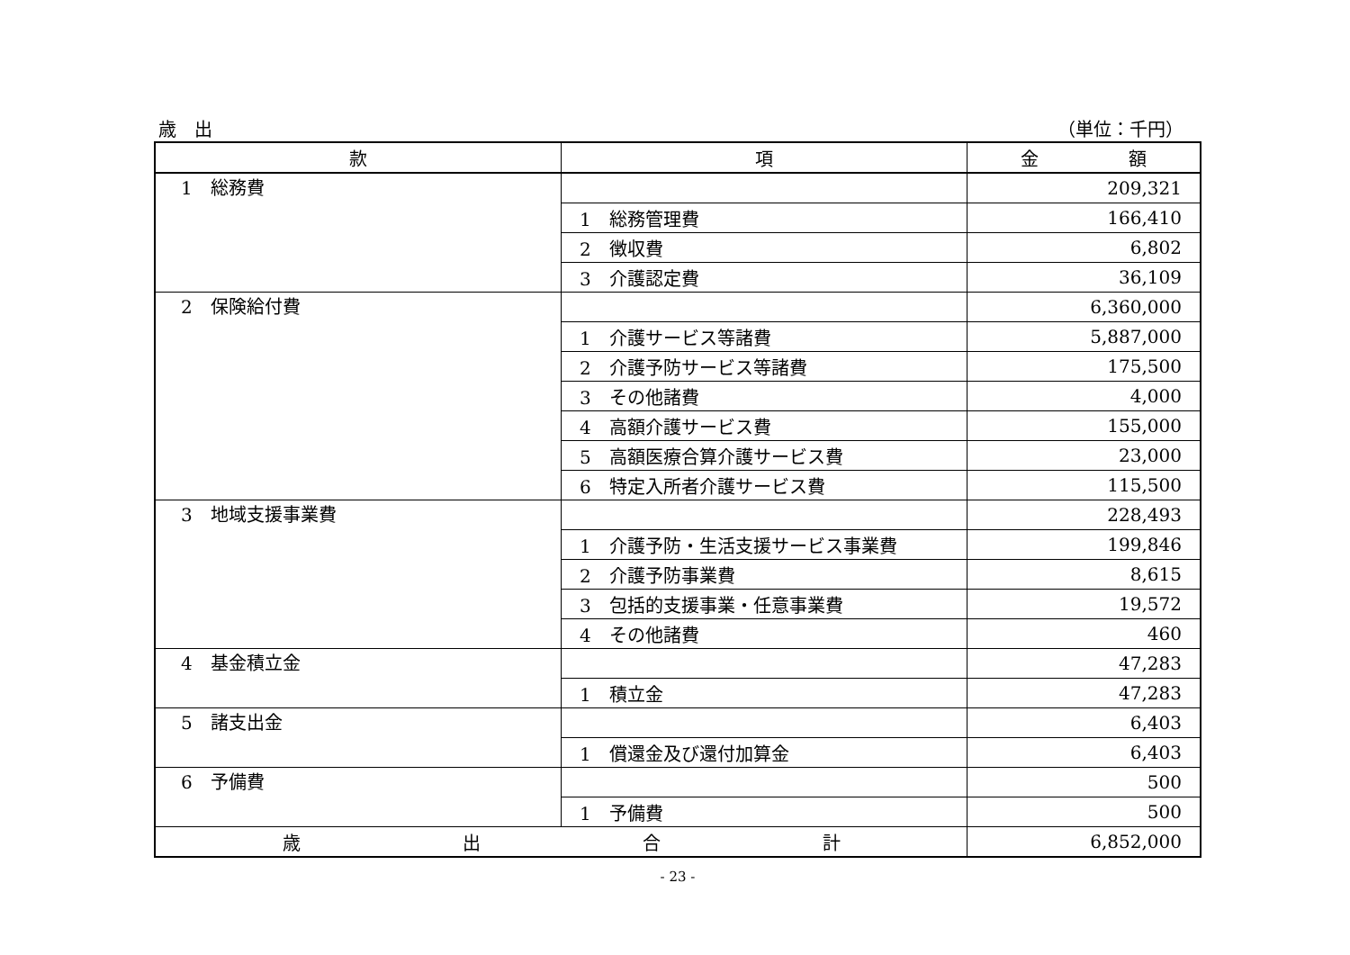歳　出 （単位：千円）
| 款 | 項 | 金 額 |
| --- | --- | --- |
| 1 総務費 | | 209,321 |
| | 1 総務管理費 | 166,410 |
| | 2 徴収費 | 6,802 |
| | 3 介護認定費 | 36,109 |
| 2 保険給付費 | | 6,360,000 |
| | 1 介護サービス等諸費 | 5,887,000 |
| | 2 介護予防サービス等諸費 | 175,500 |
| | 3 その他諸費 | 4,000 |
| | 4 高額介護サービス費 | 155,000 |
| | 5 高額医療合算介護サービス費 | 23,000 |
| | 6 特定入所者介護サービス費 | 115,500 |
| 3 地域支援事業費 | | 228,493 |
| | 1 介護予防・生活支援サービス事業費 | 199,846 |
| | 2 介護予防事業費 | 8,615 |
| | 3 包括的支援事業・任意事業費 | 19,572 |
| | 4 その他諸費 | 460 |
| 4 基金積立金 | | 47,283 |
| | 1 積立金 | 47,283 |
| 5 諸支出金 | | 6,403 |
| | 1 償還金及び還付加算金 | 6,403 |
| 6 予備費 | | 500 |
| | 1 予備費 | 500 |
| 歳 出 合 計 | | 6,852,000 |
- 23 -